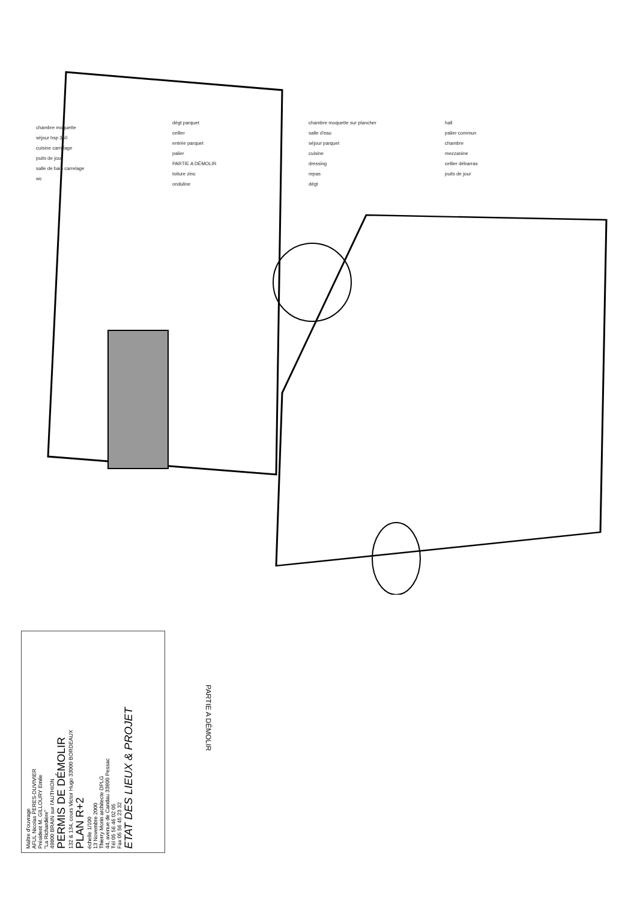chambre moquette
séjour hsp 350
cuisine carrelage
puits de jour
salle de bain carrelage
wc
dégt parquet
cellier
entrée parquet
palier
PARTIE A DÉMOLIR
toiture zinc
onduline
chambre moquette sur plancher
salle d'eau
séjour parquet
cuisine
dressing
repas
dégt
hall
palier commun
chambre
mezzanine
cellier débarras
puits de jour
PARTIE A DÉMOLIR
Maître d'ouvrage
AFUL Nicolas PERES-DUVIVIER
Président M. GILLOURY Emile
"La Richardière"
49800 BRAIN sur l'AUTHION
PERMIS DE DÉMOLIR
132 & 134, cours Victor Hugo 33000 BORDEAUX
PLAN R+2
échelle 1/100
13 Novembre 2000
Thierry Morin architecte DPLG
44, avenue de Candau 33600 Pessac
Tél 05 56 46 02 05
Fax 05 56 45 23 32
ETAT DES LIEUX & PROJET